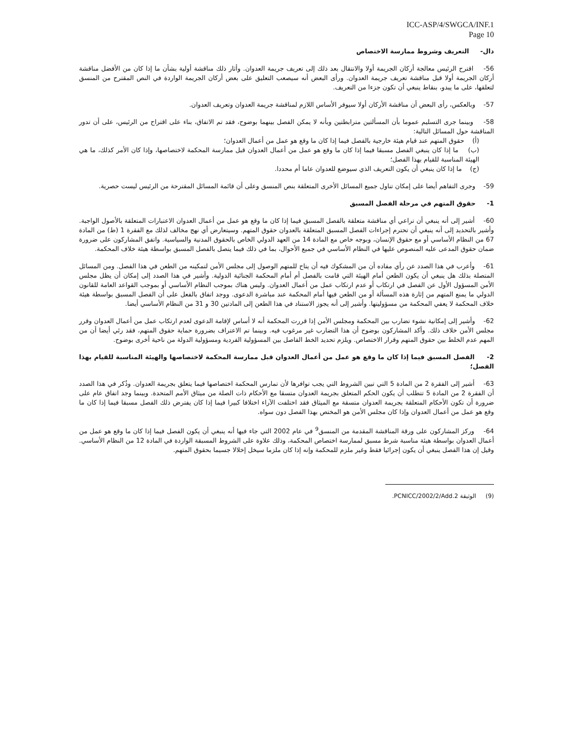ICC-ASP/4/SWGCA/INF.1
Page 10
دال- التعريف وشروط ممارسة الاختصاص
56- اقترح الرئيس معالجة أركان الجريمة أولا والانتقال بعد ذلك إلى تعريف جريمة العدوان. وأثار ذلك مناقشة أولية بشأن ما إذا كان من الأفضل مناقشة أركان الجريمة أولا قبل مناقشة تعريف جريمة العدوان. ورأى البعض أنه سيصعب التعليق على بعض أركان الجريمة الواردة في النص المقترح من المنسق لتعلقها، على ما يبدو، بنقاط ينبغي أن تكون جزءا من التعريف.
57- وبالعكس، رأى البعض أن مناقشة الأركان أولا سيوفر الأساس اللازم لمناقشة جريمة العدوان وتعريف العدوان.
58- وبينما جرى التسليم عموما بأن المسألتين مترابطتين وبأنه لا يمكن الفصل بينهما بوضوح، فقد تم الاتفاق، بناء على اقتراح من الرئيس، على أن تدور المناقشة حول المسائل التالية:
(أ) حقوق المتهم عند قيام هيئة خارجية بالفصل فيما إذا كان ما وقع هو عمل من أعمال العدوان؛
(ب) ما إذا كان ينبغي الفصل مسبقا فيما إذا كان ما وقع هو عمل من أعمال العدوان قبل ممارسة المحكمة لاختصاصها، وإذا كان الأمر كذلك، ما هي الهيئة المناسبة للقيام بهذا الفصل؛
(ج) ما إذا كان ينبغي أن يكون التعريف الذي سيوضع للعدوان عاما أم محددا.
59- وجرى التفاهم أيضا على إمكان تناول جميع المسائل الأخرى المتعلقة بنص المنسق وعلى أن قائمة المسائل المقترحة من الرئيس ليست حصرية.
1- حقوق المتهم في مرحلة الفصل المسبق
60- أشير إلى أنه ينبغي أن تراعي أي مناقشة متعلقة بالفصل المسبق فيما إذا كان ما وقع هو عمل من أعمال العدوان الاعتبارات المتعلقة بالأصول الواجبة. وأشير بالتحديد إلى أنه ينبغي أن تحترم إجراءات الفصل المسبق المتعلقة بالعدوان حقوق المتهم. وسيتعارض أي نهج مخالف لذلك مع الفقرة 1 (ط) من المادة 67 من النظام الأساسي أو مع حقوق الإنسان، وبوجه خاص مع المادة 14 من العهد الدولي الخاص بالحقوق المدنية والسياسية. واتفق المشاركون على ضرورة ضمان حقوق المدعى عليه المنصوص عليها في النظام الأساسي في جميع الأحوال، بما في ذلك فيما يتصل بالفصل المسبق بواسطة هيئة خلاف المحكمة.
61- وأعرب في هذا الصدد عن رأي مفاده أن من المشكوك فيه أن يتاح للمتهم الوصول إلى مجلس الأمن لتمكينه من الطعن في هذا الفصل. ومن المسائل المتصلة بذلك هل ينبغي أن يكون الطعن أمام الهيئة التي قامت بالفصل أم أمام المحكمة الجنائية الدولية. وأشير في هذا الصدد إلى إمكان أن يظل مجلس الأمن المسؤول الأول عن الفصل في ارتكاب أو عدم ارتكاب عمل من أعمال العدوان. وليس هناك بموجب النظام الأساسي أو بموجب القواعد العامة للقانون الدولي ما يمنع المتهم من إثارة هذه المسألة أو من الطعن فيها أمام المحكمة عند مباشرة الدعوى. ووجد اتفاق بالفعل على أن الفصل المسبق بواسطة هيئة خلاف المحكمة لا يعفي المحكمة من مسؤوليتها. وأشير إلى أنه يجوز الاستناد في هذا الطعن إلى المادتين 30 و 31 من النظام الأساسي أيضا.
62- وأشير إلى إمكانية نشوء تضارب بين المحكمة ومجلس الأمن إذا قررت المحكمة أنه لا أساس لإقامة الدعوى لعدم ارتكاب عمل من أعمال العدوان وقرر مجلس الأمن خلاف ذلك. وأكد المشاركون بوضوح أن هذا التضارب غير مرغوب فيه. وبينما تم الاعتراف بضرورة حماية حقوق المتهم، فقد رئي أيضا أن من المهم عدم الخلط بين حقوق المتهم وقرار الاختصاص. ويلزم تحديد الخط الفاصل بين المسؤولية الفردية ومسؤولية الدولة من ناحية أخرى بوضوح.
2- الفصل المسبق فيما إذا كان ما وقع هو عمل من أعمال العدوان قبل ممارسة المحكمة لاختصاصها والهيئة المناسبة للقيام بهذا الفصل؛
63- أشير إلى الفقرة 2 من المادة 5 التي تبين الشروط التي يجب توافرها لأن تمارس المحكمة اختصاصها فيما يتعلق بجريمة العدوان. وذُكر في هذا الصدد أن الفقرة 2 من المادة 5 تتطلب أن يكون الحكم المتعلق بجريمة العدوان متسقا مع الأحكام ذات الصلة من ميثاق الأمم المتحدة. وبينما وجد اتفاق عام على ضرورة أن تكون الأحكام المتعلقة بجريمة العدوان متسقة مع الميثاق فقد اختلفت الآراء اختلافا كبيرا فيما إذا كان يفترض ذلك الفصل مسبقا فيما إذا كان ما وقع هو عمل من أعمال العدوان وإذا كان مجلس الأمن هو المختص بهذا الفصل دون سواه.
64- وركز المشاركون على ورقة المناقشة المقدمة من المنسق<sup>9</sup> في عام 2002 التي جاء فيها أنه ينبغي أن يكون الفصل فيما إذا كان ما وقع هو عمل من أعمال العدوان بواسطة هيئة مناسبة شرط مسبق لممارسة اختصاص المحكمة، وذلك علاوة على الشروط المسبقة الواردة في المادة 12 من النظام الأساسي. وقيل إن هذا الفصل ينبغي أن يكون إجرائيا فقط وغير ملزم للمحكمة وإنه إذا كان ملزما سيخل إخلالا جسيما بحقوق المتهم.
(9) الوثيقة PCNICC/2002/2/Add.2.